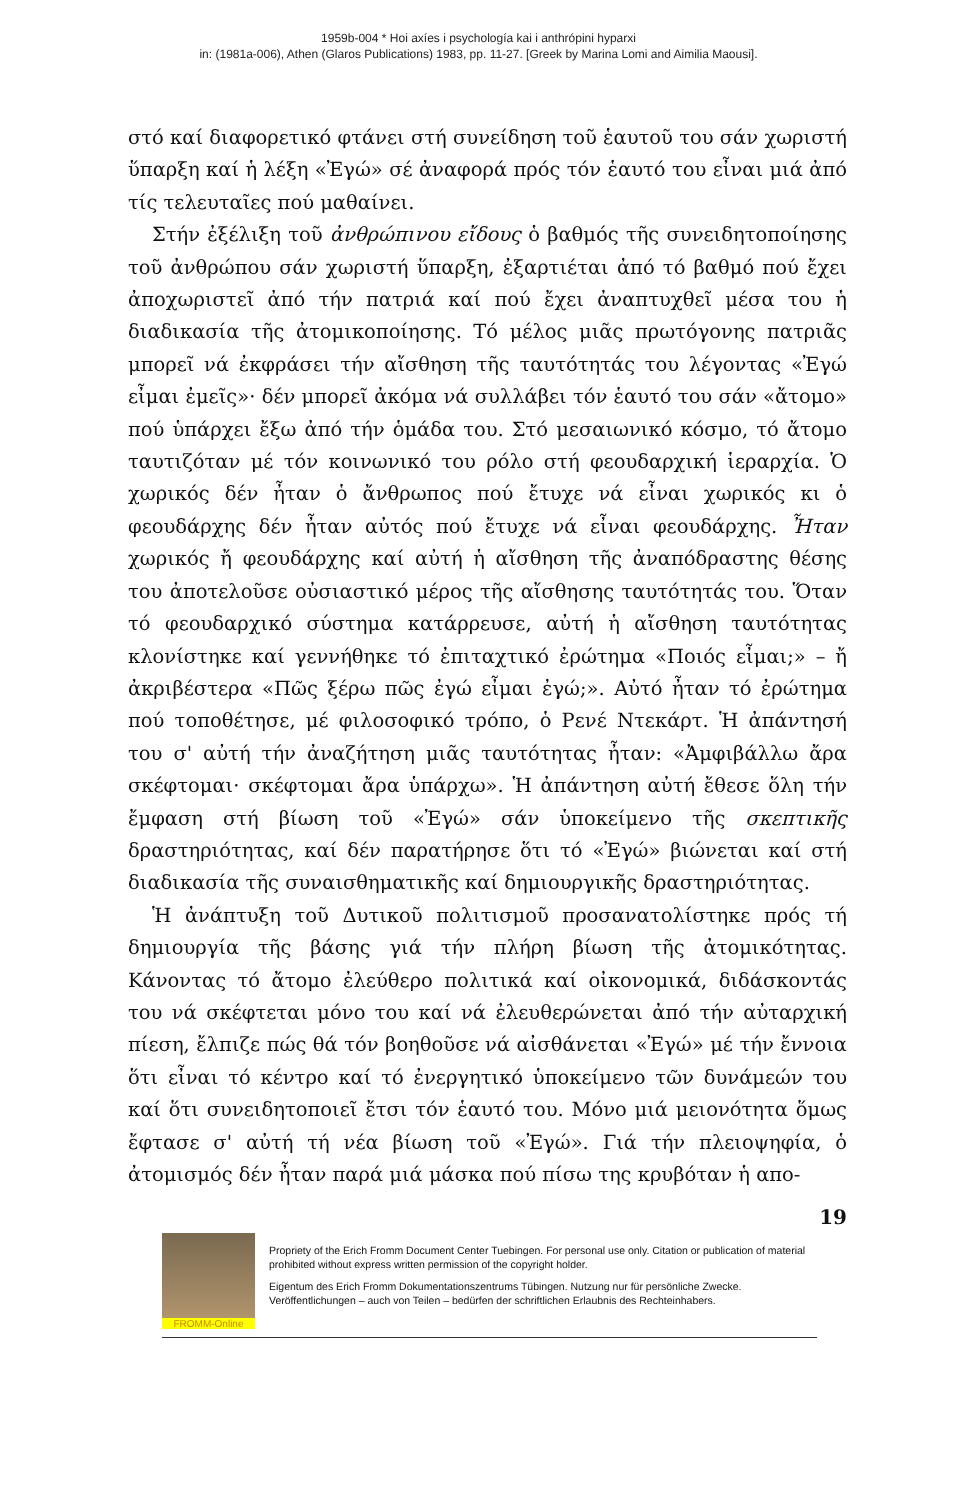1959b-004 * Hoi axíes i psychología kai i anthrópini hyparxi
in: (1981a-006), Athen (Glaros Publications) 1983, pp. 11-27. [Greek by Marina Lomi and Aimilia Maousi].
στό καί διαφορετικό φτάνει στή συνείδηση τοῦ ἑαυτοῦ του σάν χωριστή ὕπαρξη καί ἡ λέξη «Ἐγώ» σέ ἀναφορά πρός τόν ἑαυτό του εἶναι μιά ἀπό τίς τελευταῖες πού μαθαίνει.
Στήν ἐξέλιξη τοῦ ἀνθρώπινου εἴδους ὁ βαθμός τῆς συνειδητοποίησης τοῦ ἀνθρώπου σάν χωριστή ὕπαρξη, ἐξαρτιέται ἀπό τό βαθμό πού ἔχει ἀποχωριστεῖ ἀπό τήν πατριά καί πού ἔχει ἀναπτυχθεῖ μέσα του ἡ διαδικασία τῆς ἀτομικοποίησης. Τό μέλος μιᾶς πρωτόγονης πατριᾶς μπορεῖ νά ἐκφράσει τήν αἴσθηση τῆς ταυτότητάς του λέγοντας «Ἐγώ εἶμαι ἐμεῖς»· δέν μπορεῖ ἀκόμα νά συλλάβει τόν ἑαυτό του σάν «ἄτομο» πού ὑπάρχει ἔξω ἀπό τήν ὁμάδα του. Στό μεσαιωνικό κόσμο, τό ἄτομο ταυτιζόταν μέ τόν κοινωνικό του ρόλο στή φεουδαρχική ἱεραρχία. Ὁ χωρικός δέν ἦταν ὁ ἄνθρωπος πού ἔτυχε νά εἶναι χωρικός κι ὁ φεουδάρχης δέν ἦταν αὐτός πού ἔτυχε νά εἶναι φεουδάρχης. Ἦταν χωρικός ἤ φεουδάρχης καί αὐτή ἡ αἴσθηση τῆς ἀναπόδραστης θέσης του ἀποτελοῦσε οὐσιαστικό μέρος τῆς αἴσθησης ταυτότητάς του. Ὅταν τό φεουδαρχικό σύστημα κατάρρευσε, αὐτή ἡ αἴσθηση ταυτότητας κλονίστηκε καί γεννήθηκε τό ἐπιταχτικό ἐρώτημα «Ποιός εἶμαι;» – ἤ ἀκριβέστερα «Πῶς ξέρω πῶς ἐγώ εἶμαι ἐγώ;». Αὐτό ἦταν τό ἐρώτημα πού τοποθέτησε, μέ φιλοσοφικό τρόπο, ὁ Ρενέ Ντεκάρτ. Ἡ ἀπάντησή του σ' αὐτή τήν ἀναζήτηση μιᾶς ταυτότητας ἦταν: «Ἀμφιβάλλω ἄρα σκέφτομαι· σκέφτομαι ἄρα ὑπάρχω». Ἡ ἀπάντηση αὐτή ἔθεσε ὅλη τήν ἔμφαση στή βίωση τοῦ «Ἐγώ» σάν ὑποκείμενο τῆς σκεπτικῆς δραστηριότητας, καί δέν παρατήρησε ὅτι τό «Ἐγώ» βιώνεται καί στή διαδικασία τῆς συναισθηματικῆς καί δημιουργικῆς δραστηριότητας.
Ἡ ἀνάπτυξη τοῦ Δυτικοῦ πολιτισμοῦ προσανατολίστηκε πρός τή δημιουργία τῆς βάσης γιά τήν πλήρη βίωση τῆς ἀτομικότητας. Κάνοντας τό ἄτομο ἐλεύθερο πολιτικά καί οἰκονομικά, διδάσκοντάς του νά σκέφτεται μόνο του καί νά ἐλευθερώνεται ἀπό τήν αὐταρχική πίεση, ἔλπιζε πώς θά τόν βοηθοῦσε νά αἰσθάνεται «Ἐγώ» μέ τήν ἔννοια ὅτι εἶναι τό κέντρο καί τό ἐνεργητικό ὑποκείμενο τῶν δυνάμεών του καί ὅτι συνειδητοποιεῖ ἔτσι τόν ἑαυτό του. Μόνο μιά μειονότητα ὅμως ἔφτασε σ' αὐτή τή νέα βίωση τοῦ «Ἐγώ». Γιά τήν πλειοψηφία, ὁ ἀτομισμός δέν ἦταν παρά μιά μάσκα πού πίσω της κρυβόταν ἡ απο-
19
FROMM-Online
Propriety of the Erich Fromm Document Center Tuebingen. For personal use only. Citation or publication of material prohibited without express written permission of the copyright holder.
Eigentum des Erich Fromm Dokumentationszentrums Tübingen. Nutzung nur für persönliche Zwecke. Veröffentlichungen – auch von Teilen – bedürfen der schriftlichen Erlaubnis des Rechteinhabers.